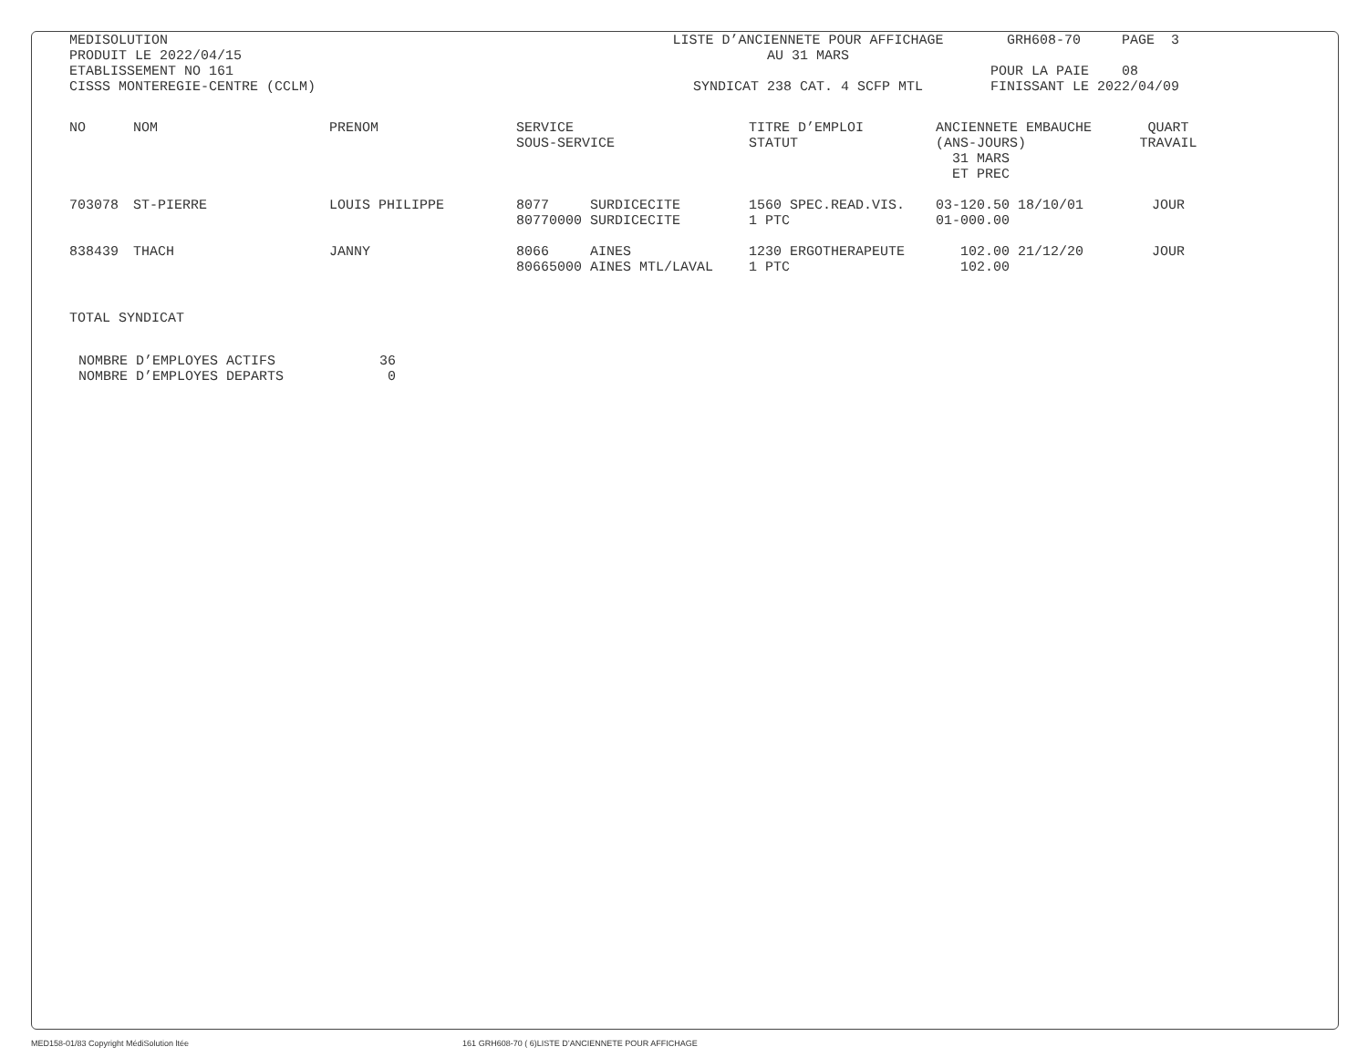MEDISOLUTION
PRODUIT LE 2022/04/15
ETABLISSEMENT NO 161
CISSS MONTEREGIE-CENTRE (CCLM)
LISTE D’ANCIENNETE POUR AFFICHAGE
AU 31 MARS
SYNDICAT 238 CAT. 4 SCFP MTL
GRH608-70 PAGE 3
POUR LA PAIE 08
FINISSANT LE 2022/04/09
| NO | NOM | PRENOM | SERVICE SOUS-SERVICE | TITRE D’EMPLOI STATUT | ANCIENNETE EMBAUCHE (ANS-JOURS) 31 MARS ET PREC | QUART TRAVAIL |
| --- | --- | --- | --- | --- | --- | --- |
| 703078 | ST-PIERRE | LOUIS PHILIPPE | 8077 SURDICECITE 80770000 SURDICECITE | 1560 SPEC.READ.VIS. 1 PTC | 03-120.50 18/10/01 01-000.00 | JOUR |
| 838439 | THACH | JANNY | 8066 AINES 80665000 AINES MTL/LAVAL | 1230 ERGOTHERAPEUTE 1 PTC | 102.00 21/12/20 102.00 | JOUR |
TOTAL SYNDICAT
| NOMBRE D’EMPLOYES ACTIFS | 36 |
| NOMBRE D’EMPLOYES DEPARTS | 0 |
MED158-01/83 Copyright MédiSolution ltée 161 GRH608-70 ( 6)LISTE D’ANCIENNETE POUR AFFICHAGE